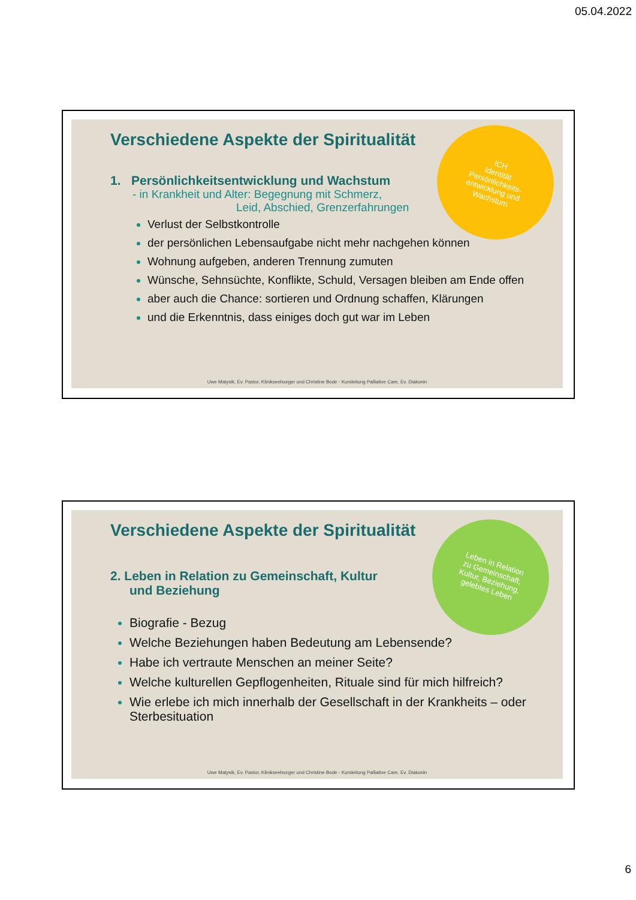05.04.2022
Verschiedene Aspekte der Spiritualität
ICH
Identität
Persönlichkeits-
entwicklung und
Wachstum
1. Persönlichkeitsentwicklung und Wachstum
- in Krankheit und Alter: Begegnung mit Schmerz,
Leid, Abschied, Grenzerfahrungen
Verlust der Selbstkontrolle
der persönlichen Lebensaufgabe nicht mehr nachgehen können
Wohnung aufgeben, anderen Trennung zumuten
Wünsche, Sehnsüchte, Konflikte, Schuld, Versagen bleiben am Ende offen
aber auch die Chance: sortieren und Ordnung schaffen, Klärungen
und die Erkenntnis, dass einiges doch gut war im Leben
Uwe Matysik, Ev. Pastor, Klinikseelsorger und Christine Bode - Kursleitung Palliative Care, Ev. Diakonin
Verschiedene Aspekte der Spiritualität
Leben in Relation
zu Gemeinschaft,
Kultur, Beziehung,
gelebtes Leben
2. Leben in Relation zu Gemeinschaft, Kultur
und Beziehung
Biografie - Bezug
Welche Beziehungen haben Bedeutung am Lebensende?
Habe ich vertraute Menschen an meiner Seite?
Welche kulturellen Gepflogenheiten, Rituale sind für mich hilfreich?
Wie erlebe ich mich innerhalb der Gesellschaft in der Krankheits – oder Sterbesituation
Uwe Matysik, Ev. Pastor, Klinikseelsorger und Christine Bode - Kursleitung Palliative Care, Ev. Diakonin
6